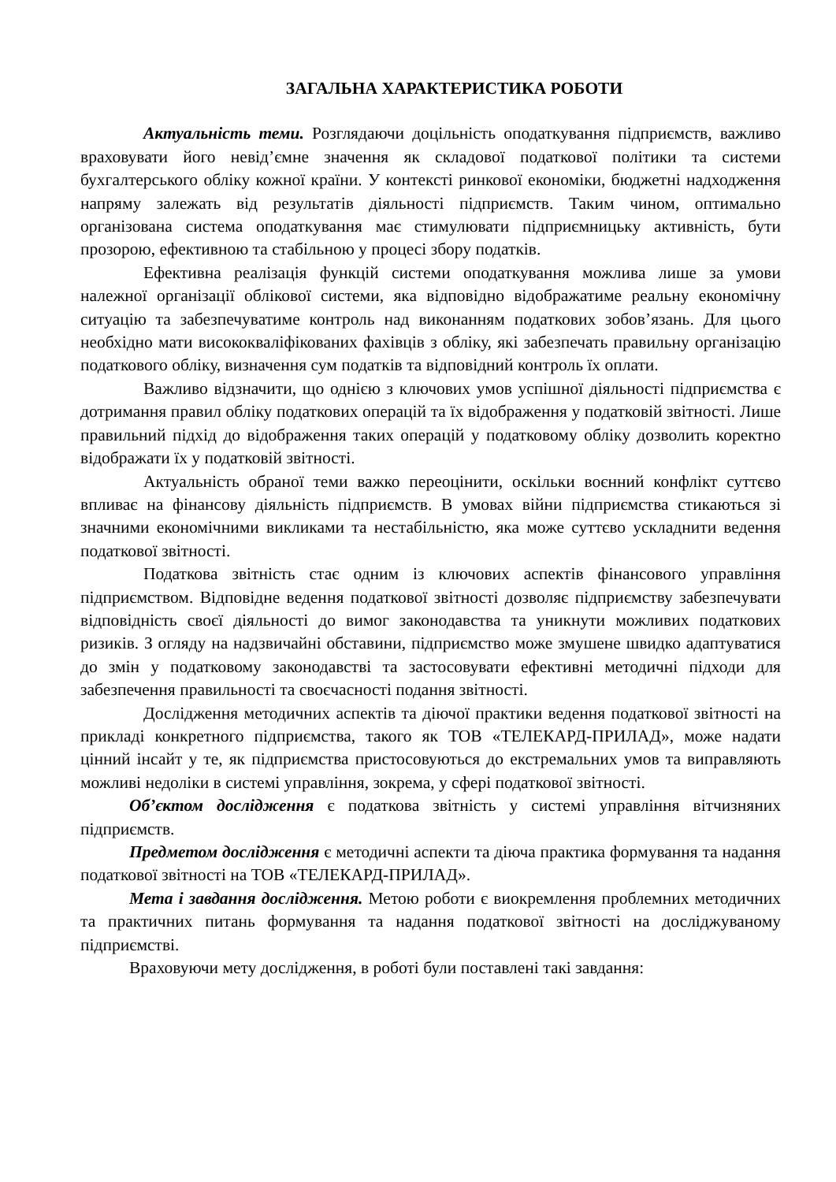ЗАГАЛЬНА ХАРАКТЕРИСТИКА РОБОТИ
Актуальність теми. Розглядаючи доцільність оподаткування підприємств, важливо враховувати його невід’ємне значення як складової податкової політики та системи бухгалтерського обліку кожної країни. У контексті ринкової економіки, бюджетні надходження напряму залежать від результатів діяльності підприємств. Таким чином, оптимально організована система оподаткування має стимулювати підприємницьку активність, бути прозорою, ефективною та стабільною у процесі збору податків.
Ефективна реалізація функцій системи оподаткування можлива лише за умови належної організації облікової системи, яка відповідно відображатиме реальну економічну ситуацію та забезпечуватиме контроль над виконанням податкових зобов’язань. Для цього необхідно мати висококваліфікованих фахівців з обліку, які забезпечать правильну організацію податкового обліку, визначення сум податків та відповідний контроль їх оплати.
Важливо відзначити, що однією з ключових умов успішної діяльності підприємства є дотримання правил обліку податкових операцій та їх відображення у податковій звітності. Лише правильний підхід до відображення таких операцій у податковому обліку дозволить коректно відображати їх у податковій звітності.
Актуальність обраної теми важко переоцінити, оскільки воєнний конфлікт суттєво впливає на фінансову діяльність підприємств. В умовах війни підприємства стикаються зі значними економічними викликами та нестабільністю, яка може суттєво ускладнити ведення податкової звітності.
Податкова звітність стає одним із ключових аспектів фінансового управління підприємством. Відповідне ведення податкової звітності дозволяє підприємству забезпечувати відповідність своєї діяльності до вимог законодавства та уникнути можливих податкових ризиків. З огляду на надзвичайні обставини, підприємство може змушене швидко адаптуватися до змін у податковому законодавстві та застосовувати ефективні методичні підходи для забезпечення правильності та своєчасності подання звітності.
Дослідження методичних аспектів та діючої практики ведення податкової звітності на прикладі конкретного підприємства, такого як ТОВ «ТЕЛЕКАРД-ПРИЛАД», може надати цінний інсайт у те, як підприємства пристосовуються до екстремальних умов та виправляють можливі недоліки в системі управління, зокрема, у сфері податкової звітності.
Об’єктом дослідження є податкова звітність у системі управління вітчизняних підприємств.
Предметом дослідження є методичні аспекти та діюча практика формування та надання податкової звітності на ТОВ «ТЕЛЕКАРД-ПРИЛАД».
Мета і завдання дослідження. Метою роботи є виокремлення проблемних методичних та практичних питань формування та надання податкової звітності на досліджуваному підприємстві.
Враховуючи мету дослідження, в роботі були поставлені такі завдання: